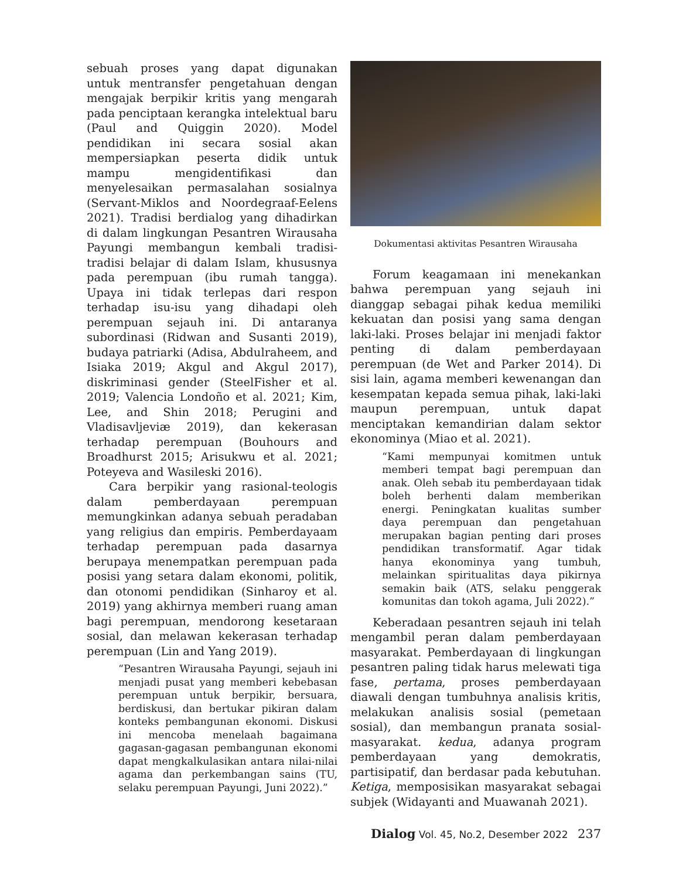sebuah proses yang dapat digunakan untuk mentransfer pengetahuan dengan mengajak berpikir kritis yang mengarah pada penciptaan kerangka intelektual baru (Paul and Quiggin 2020). Model pendidikan ini secara sosial akan mempersiapkan peserta didik untuk mampu mengidentifikasi dan menyelesaikan permasalahan sosialnya (Servant-Miklos and Noordegraaf-Eelens 2021). Tradisi berdialog yang dihadirkan di dalam lingkungan Pesantren Wirausaha Payungi membangun kembali tradisi-tradisi belajar di dalam Islam, khususnya pada perempuan (ibu rumah tangga). Upaya ini tidak terlepas dari respon terhadap isu-isu yang dihadapi oleh perempuan sejauh ini. Di antaranya subordinasi (Ridwan and Susanti 2019), budaya patriarki (Adisa, Abdulraheem, and Isiaka 2019; Akgul and Akgul 2017), diskriminasi gender (SteelFisher et al. 2019; Valencia Londoño et al. 2021; Kim, Lee, and Shin 2018; Perugini and Vladisavljeviæ 2019), dan kekerasan terhadap perempuan (Bouhours and Broadhurst 2015; Arisukwu et al. 2021; Poteyeva and Wasileski 2016).
Cara berpikir yang rasional-teologis dalam pemberdayaan perempuan memungkinkan adanya sebuah peradaban yang religius dan empiris. Pemberdayaam terhadap perempuan pada dasarnya berupaya menempatkan perempuan pada posisi yang setara dalam ekonomi, politik, dan otonomi pendidikan (Sinharoy et al. 2019) yang akhirnya memberi ruang aman bagi perempuan, mendorong kesetaraan sosial, dan melawan kekerasan terhadap perempuan (Lin and Yang 2019).
“Pesantren Wirausaha Payungi, sejauh ini menjadi pusat yang memberi kebebasan perempuan untuk berpikir, bersuara, berdiskusi, dan bertukar pikiran dalam konteks pembangunan ekonomi. Diskusi ini mencoba menelaah bagaimana gagasan-gagasan pembangunan ekonomi dapat mengkalkulasikan antara nilai-nilai agama dan perkembangan sains (TU, selaku perempuan Payungi, Juni 2022).”
Dokumentasi aktivitas Pesantren Wirausaha
Forum keagamaan ini menekankan bahwa perempuan yang sejauh ini dianggap sebagai pihak kedua memiliki kekuatan dan posisi yang sama dengan laki-laki. Proses belajar ini menjadi faktor penting di dalam pemberdayaan perempuan (de Wet and Parker 2014). Di sisi lain, agama memberi kewenangan dan kesempatan kepada semua pihak, laki-laki maupun perempuan, untuk dapat menciptakan kemandirian dalam sektor ekonominya (Miao et al. 2021).
“Kami mempunyai komitmen untuk memberi tempat bagi perempuan dan anak. Oleh sebab itu pemberdayaan tidak boleh berhenti dalam memberikan energi. Peningkatan kualitas sumber daya perempuan dan pengetahuan merupakan bagian penting dari proses pendidikan transformatif. Agar tidak hanya ekonominya yang tumbuh, melainkan spiritualitas daya pikirnya semakin baik (ATS, selaku penggerak komunitas dan tokoh agama, Juli 2022).”
Keberadaan pesantren sejauh ini telah mengambil peran dalam pemberdayaan masyarakat. Pemberdayaan di lingkungan pesantren paling tidak harus melewati tiga fase, pertama, proses pemberdayaan diawali dengan tumbuhnya analisis kritis, melakukan analisis sosial (pemetaan sosial), dan membangun pranata sosial-masyarakat. kedua, adanya program pemberdayaan yang demokratis, partisipatif, dan berdasar pada kebutuhan. Ketiga, memposisikan masyarakat sebagai subjek (Widayanti and Muawanah 2021).
Dialog Vol. 45, No.2, Desember 2022 237